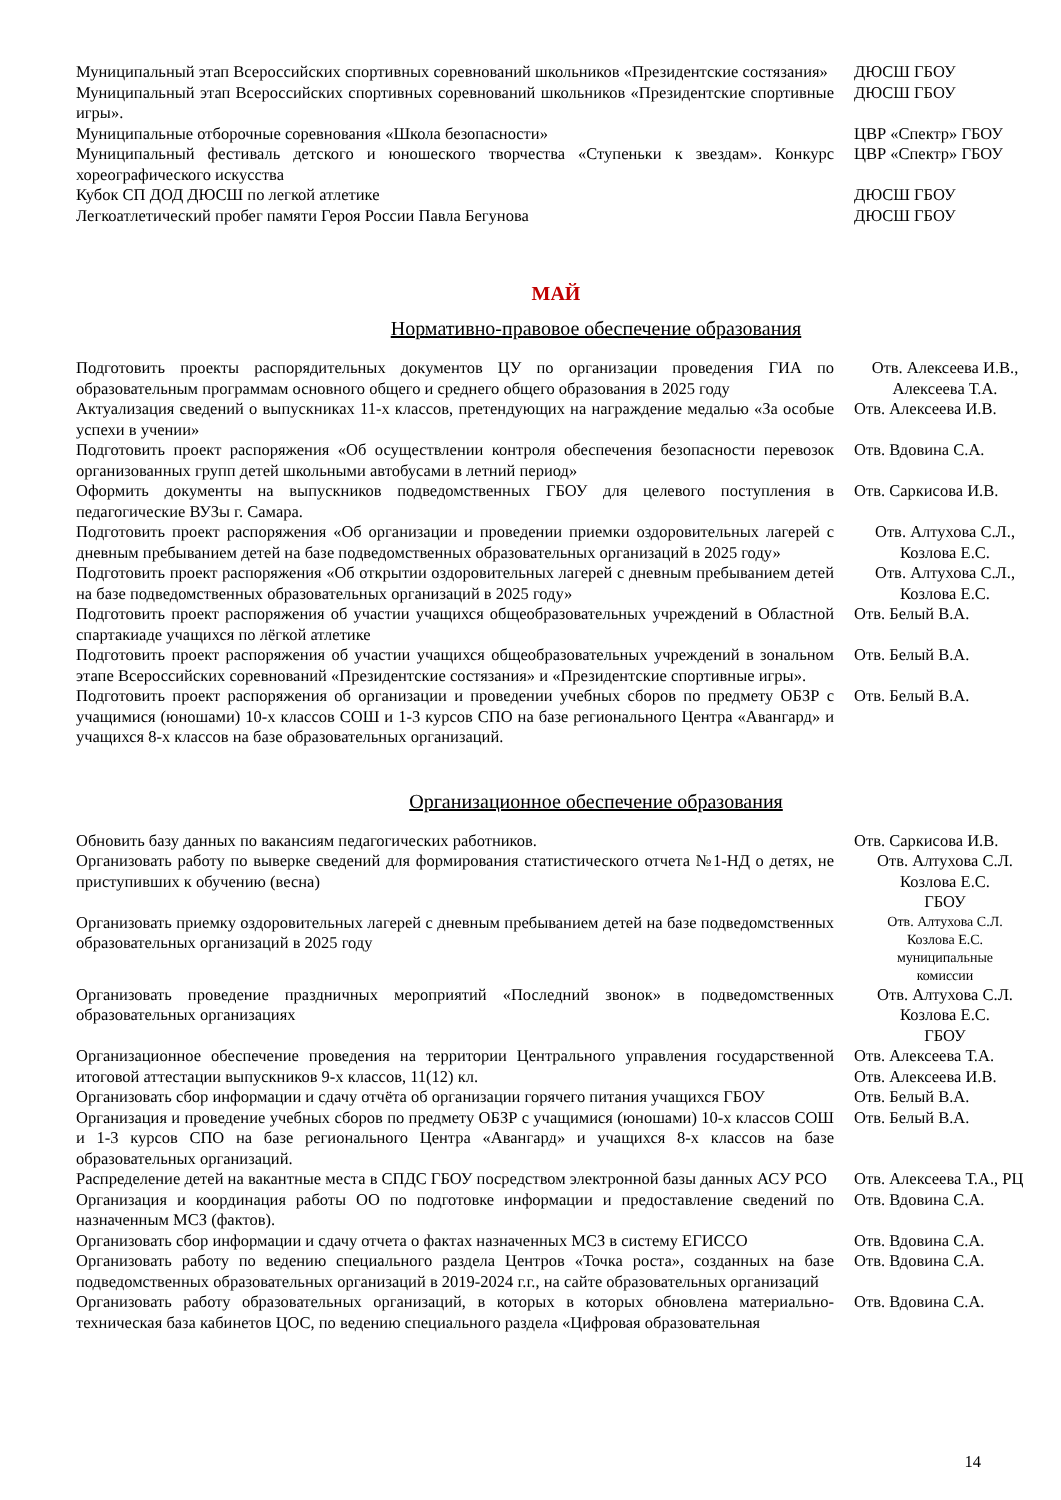| Муниципальный этап Всероссийских спортивных соревнований школьников «Президентские состязания» | ДЮСШ ГБОУ |
| Муниципальный этап Всероссийских спортивных соревнований школьников «Президентские спортивные игры». | ДЮСШ ГБОУ |
| Муниципальные отборочные соревнования «Школа безопасности» | ЦВР «Спектр» ГБОУ |
| Муниципальный фестиваль детского и юношеского творчества «Ступеньки к звездам». Конкурс хореографического искусства | ЦВР «Спектр» ГБОУ |
| Кубок СП ДОД ДЮСШ по легкой атлетике | ДЮСШ ГБОУ |
| Легкоатлетический пробег памяти Героя России Павла Бегунова | ДЮСШ ГБОУ |
МАЙ
Нормативно-правовое обеспечение образования
| Подготовить проекты распорядительных документов ЦУ по организации проведения ГИА по образовательным программам основного общего и среднего общего образования в 2025 году | Отв. Алексеева И.В., Алексеева Т.А. |
| Актуализация сведений о выпускниках 11-х классов, претендующих на награждение медалью «За особые успехи в учении» | Отв. Алексеева И.В. |
| Подготовить проект распоряжения «Об осуществлении контроля обеспечения безопасности перевозок организованных групп детей школьными автобусами в летний период» | Отв. Вдовина С.А. |
| Оформить документы на выпускников подведомственных ГБОУ для целевого поступления в педагогические ВУЗы г. Самара. | Отв. Саркисова И.В. |
| Подготовить проект распоряжения «Об организации и проведении приемки оздоровительных лагерей с дневным пребыванием детей на базе подведомственных образовательных организаций в 2025 году» | Отв. Алтухова С.Л., Козлова Е.С. |
| Подготовить проект распоряжения «Об открытии оздоровительных лагерей с дневным пребыванием детей на базе подведомственных образовательных организаций в 2025 году» | Отв. Алтухова С.Л., Козлова Е.С. |
| Подготовить проект распоряжения об участии учащихся общеобразовательных учреждений в Областной спартакиаде учащихся по лёгкой атлетике | Отв. Белый В.А. |
| Подготовить проект распоряжения об участии учащихся общеобразовательных учреждений в зональном этапе Всероссийских соревнований «Президентские состязания» и «Президентские спортивные игры». | Отв. Белый В.А. |
| Подготовить проект распоряжения об организации и проведении учебных сборов по предмету ОБЗР с учащимися (юношами) 10-х классов СОШ и 1-3 курсов СПО на базе регионального Центра «Авангард» и учащихся 8-х классов на базе образовательных организаций. | Отв. Белый В.А. |
Организационное обеспечение образования
| Обновить базу данных по вакансиям педагогических работников. | Отв. Саркисова И.В. |
| Организовать работу по выверке сведений для формирования статистического отчета №1-НД о детях, не приступивших к обучению (весна) | Отв. Алтухова С.Л. Козлова Е.С. ГБОУ |
| Организовать приемку оздоровительных лагерей с дневным пребыванием детей на базе подведомственных образовательных организаций в 2025 году | Отв. Алтухова С.Л. Козлова Е.С. муниципальные комиссии |
| Организовать проведение праздничных мероприятий «Последний звонок» в подведомственных образовательных организациях | Отв. Алтухова С.Л. Козлова Е.С. ГБОУ |
| Организационное обеспечение проведения на территории Центрального управления государственной итоговой аттестации выпускников 9-х классов, 11(12) кл. | Отв. Алексеева Т.А. Отв. Алексеева И.В. |
| Организовать сбор информации и сдачу отчёта об организации горячего питания учащихся ГБОУ | Отв. Белый В.А. |
| Организация и проведение учебных сборов по предмету ОБЗР с учащимися (юношами) 10-х классов СОШ и 1-3 курсов СПО на базе регионального Центра «Авангард» и учащихся 8-х классов на базе образовательных организаций. | Отв. Белый В.А. |
| Распределение детей на вакантные места в СПДС ГБОУ посредством электронной базы данных АСУ РСО | Отв. Алексеева Т.А., РЦ |
| Организация и координация работы ОО по подготовке информации и предоставление сведений по назначенным МСЗ (фактов). | Отв. Вдовина С.А. |
| Организовать сбор информации и сдачу отчета о фактах назначенных МСЗ в систему ЕГИССО | Отв. Вдовина С.А. |
| Организовать работу по ведению специального раздела Центров «Точка роста», созданных на базе подведомственных образовательных организаций в 2019-2024 г.г., на сайте образовательных организаций | Отв. Вдовина С.А. |
| Организовать работу образовательных организаций, в которых в которых обновлена материально-техническая база кабинетов ЦОС, по ведению специального раздела «Цифровая образовательная | Отв. Вдовина С.А. |
14